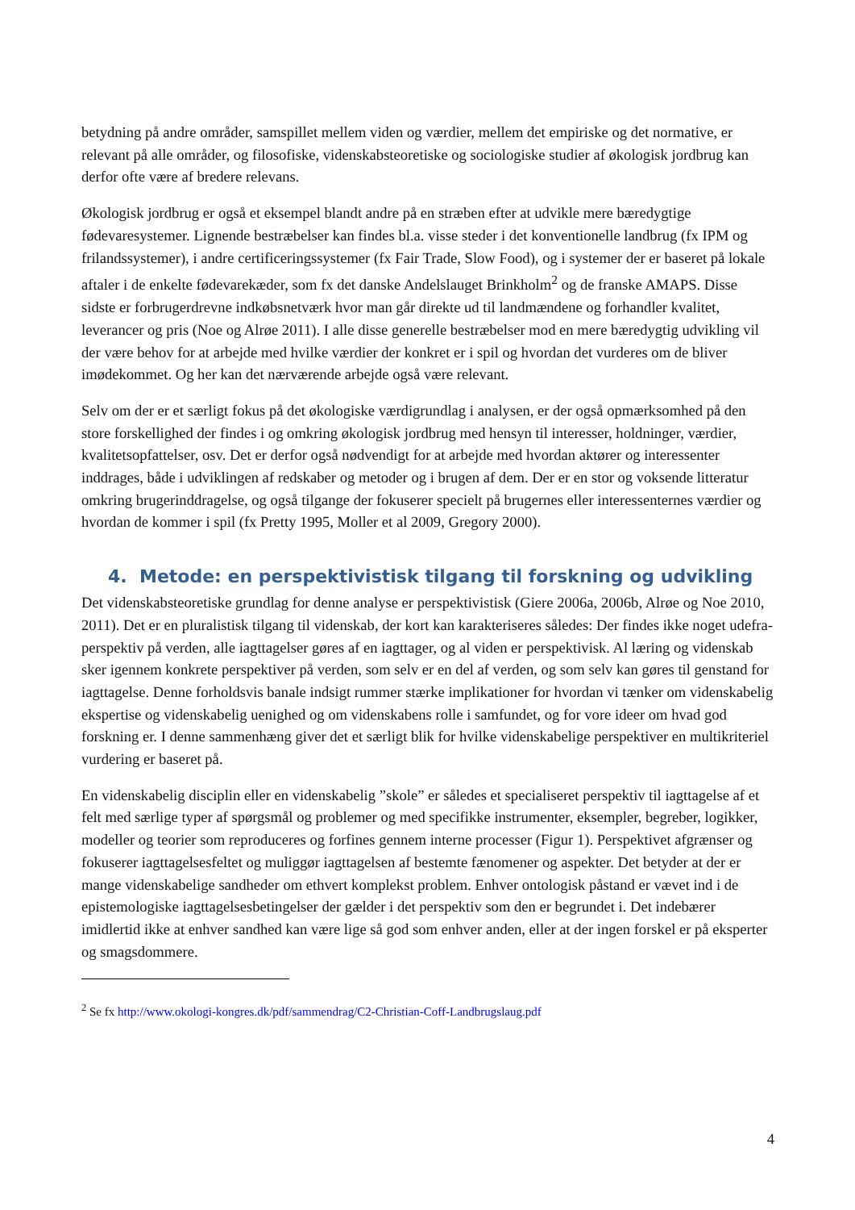betydning på andre områder, samspillet mellem viden og værdier, mellem det empiriske og det normative, er relevant på alle områder, og filosofiske, videnskabsteoretiske og sociologiske studier af økologisk jordbrug kan derfor ofte være af bredere relevans.
Økologisk jordbrug er også et eksempel blandt andre på en stræben efter at udvikle mere bæredygtige fødevaresystemer. Lignende bestræbelser kan findes bl.a. visse steder i det konventionelle landbrug (fx IPM og frilandssystemer), i andre certificeringssystemer (fx Fair Trade, Slow Food), og i systemer der er baseret på lokale aftaler i de enkelte fødevarekæder, som fx det danske Andelslauget Brinkholm<sup>2</sup> og de franske AMAPS. Disse sidste er forbrugerdrevne indkøbsnetværk hvor man går direkte ud til landmændene og forhandler kvalitet, leverancer og pris (Noe og Alrøe 2011). I alle disse generelle bestræbelser mod en mere bæredygtig udvikling vil der være behov for at arbejde med hvilke værdier der konkret er i spil og hvordan det vurderes om de bliver imødekommet. Og her kan det nærværende arbejde også være relevant.
Selv om der er et særligt fokus på det økologiske værdigrundlag i analysen, er der også opmærksomhed på den store forskellighed der findes i og omkring økologisk jordbrug med hensyn til interesser, holdninger, værdier, kvalitetsopfattelser, osv. Det er derfor også nødvendigt for at arbejde med hvordan aktører og interessenter inddrages, både i udviklingen af redskaber og metoder og i brugen af dem. Der er en stor og voksende litteratur omkring brugerinddragelse, og også tilgange der fokuserer specielt på brugernes eller interessenternes værdier og hvordan de kommer i spil (fx Pretty 1995, Moller et al 2009, Gregory 2000).
4. Metode: en perspektivistisk tilgang til forskning og udvikling
Det videnskabsteoretiske grundlag for denne analyse er perspektivistisk (Giere 2006a, 2006b, Alrøe og Noe 2010, 2011). Det er en pluralistisk tilgang til videnskab, der kort kan karakteriseres således: Der findes ikke noget udefra-perspektiv på verden, alle iagttagelser gøres af en iagttager, og al viden er perspektivisk. Al læring og videnskab sker igennem konkrete perspektiver på verden, som selv er en del af verden, og som selv kan gøres til genstand for iagttagelse. Denne forholdsvis banale indsigt rummer stærke implikationer for hvordan vi tænker om videnskabelig ekspertise og videnskabelig uenighed og om videnskabens rolle i samfundet, og for vore ideer om hvad god forskning er. I denne sammenhæng giver det et særligt blik for hvilke videnskabelige perspektiver en multikriteriel vurdering er baseret på.
En videnskabelig disciplin eller en videnskabelig ”skole” er således et specialiseret perspektiv til iagttagelse af et felt med særlige typer af spørgsmål og problemer og med specifikke instrumenter, eksempler, begreber, logikker, modeller og teorier som reproduceres og forfines gennem interne processer (Figur 1). Perspektivet afgrænser og fokuserer iagttagelsesfeltet og muliggør iagttagelsen af bestemte fænomener og aspekter. Det betyder at der er mange videnskabelige sandheder om ethvert komplekst problem. Enhver ontologisk påstand er vævet ind i de epistemologiske iagttagelsesbetingelser der gælder i det perspektiv som den er begrundet i. Det indebærer imidlertid ikke at enhver sandhed kan være lige så god som enhver anden, eller at der ingen forskel er på eksperter og smagsdommere.
<sup>2</sup> Se fx http://www.okologi-kongres.dk/pdf/sammendrag/C2-Christian-Coff-Landbrugslaug.pdf
4